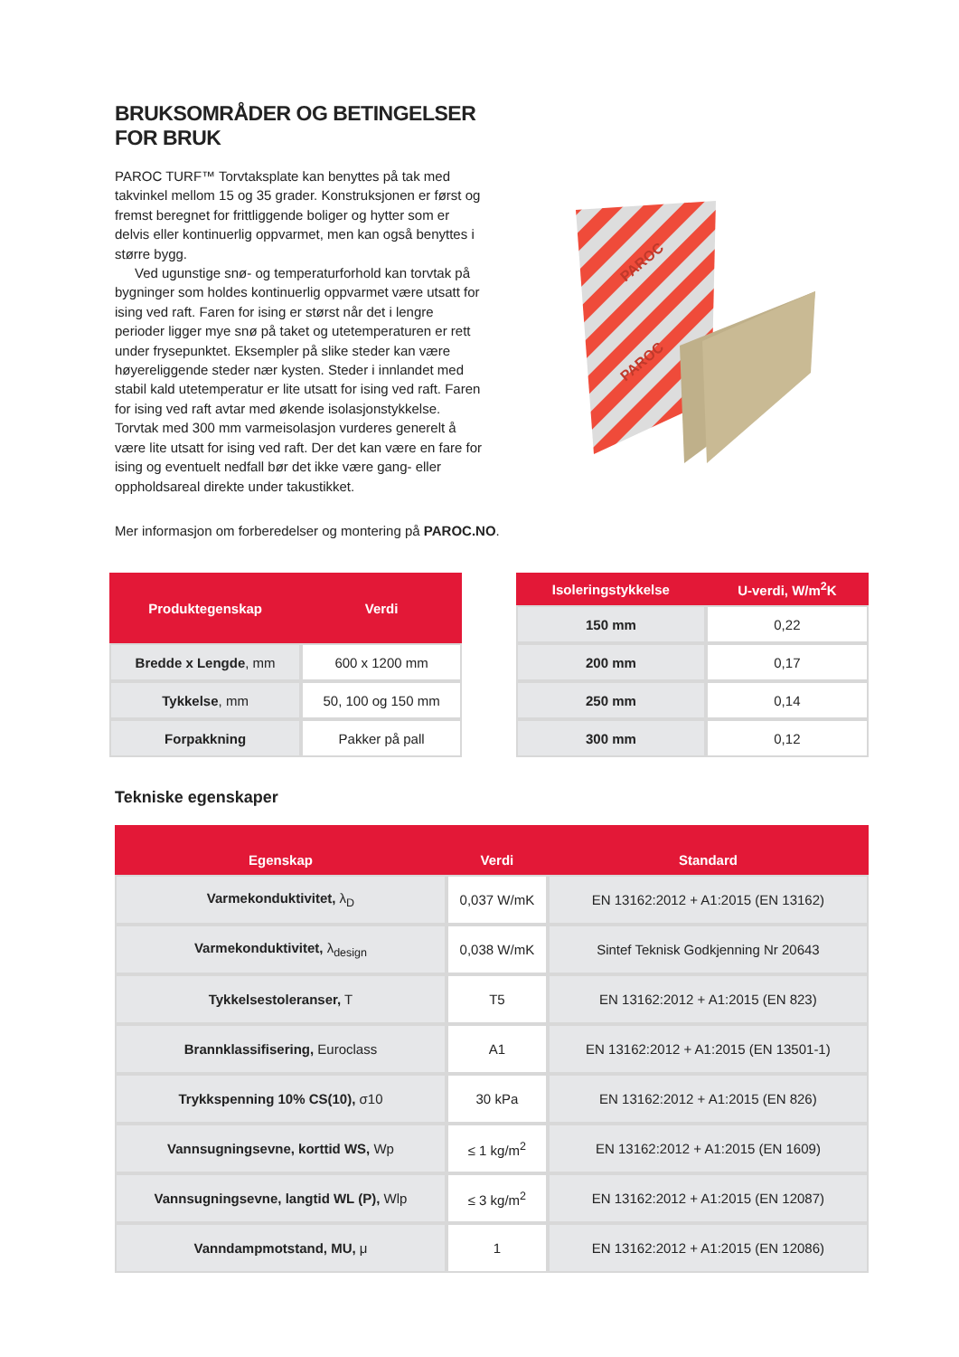BRUKSOMRÅDER OG BETINGELSER FOR BRUK
PAROC TURF™ Torvtaksplate kan benyttes på tak med takvinkel mellom 15 og 35 grader. Konstruksjonen er først og fremst beregnet for frittliggende boliger og hytter som er delvis eller kontinuerlig oppvarmet, men kan også benyttes i større bygg.
Ved ugunstige snø- og temperaturforhold kan torvtak på bygninger som holdes kontinuerlig oppvarmet være utsatt for ising ved raft. Faren for ising er størst når det i lengre perioder ligger mye snø på taket og utetemperaturen er rett under frysepunktet. Eksempler på slike steder kan være høyereliggende steder nær kysten. Steder i innlandet med stabil kald utetemperatur er lite utsatt for ising ved raft. Faren for ising ved raft avtar med økende isolasjonstykkelse. Torvtak med 300 mm varmeisolasjon vurderes generelt å være lite utsatt for ising ved raft. Der det kan være en fare for ising og eventuelt nedfall bør det ikke være gang- eller oppholdsareal direkte under takustikket.
PAROC
PAROC
Mer informasjon om forberedelser og montering på PAROC.NO.
| Produktegenskap | Verdi |
| --- | --- |
| Bredde x Lengde , mm | 600 x 1200 mm |
| Tykkelse , mm | 50, 100 og 150 mm |
| Forpakkning | Pakker på pall |
| Isoleringstykkelse | U-verdi, W/m<sup>2</sup>K |
| --- | --- |
| 150 mm | 0,22 |
| 200 mm | 0,17 |
| 250 mm | 0,14 |
| 300 mm | 0,12 |
Tekniske egenskaper
| Egenskap | Verdi | Standard |
| --- | --- | --- |
| Varmekonduktivitet, λ<sub>D</sub> | 0,037 W/mK | EN 13162:2012 + A1:2015 (EN 13162) |
| Varmekonduktivitet, λ<sub>design</sub> | 0,038 W/mK | Sintef Teknisk Godkjenning Nr 20643 |
| Tykkelsestoleranser, T | T5 | EN 13162:2012 + A1:2015 (EN 823) |
| Brannklassifisering, Euroclass | A1 | EN 13162:2012 + A1:2015 (EN 13501-1) |
| Trykkspenning 10% CS(10), σ10 | 30 kPa | EN 13162:2012 + A1:2015 (EN 826) |
| Vannsugningsevne, korttid WS, Wp | ≤ 1 kg/m<sup>2</sup> | EN 13162:2012 + A1:2015 (EN 1609) |
| Vannsugningsevne, langtid WL (P), Wlp | ≤ 3 kg/m<sup>2</sup> | EN 13162:2012 + A1:2015 (EN 12087) |
| Vanndampmotstand, MU, μ | 1 | EN 13162:2012 + A1:2015 (EN 12086) |